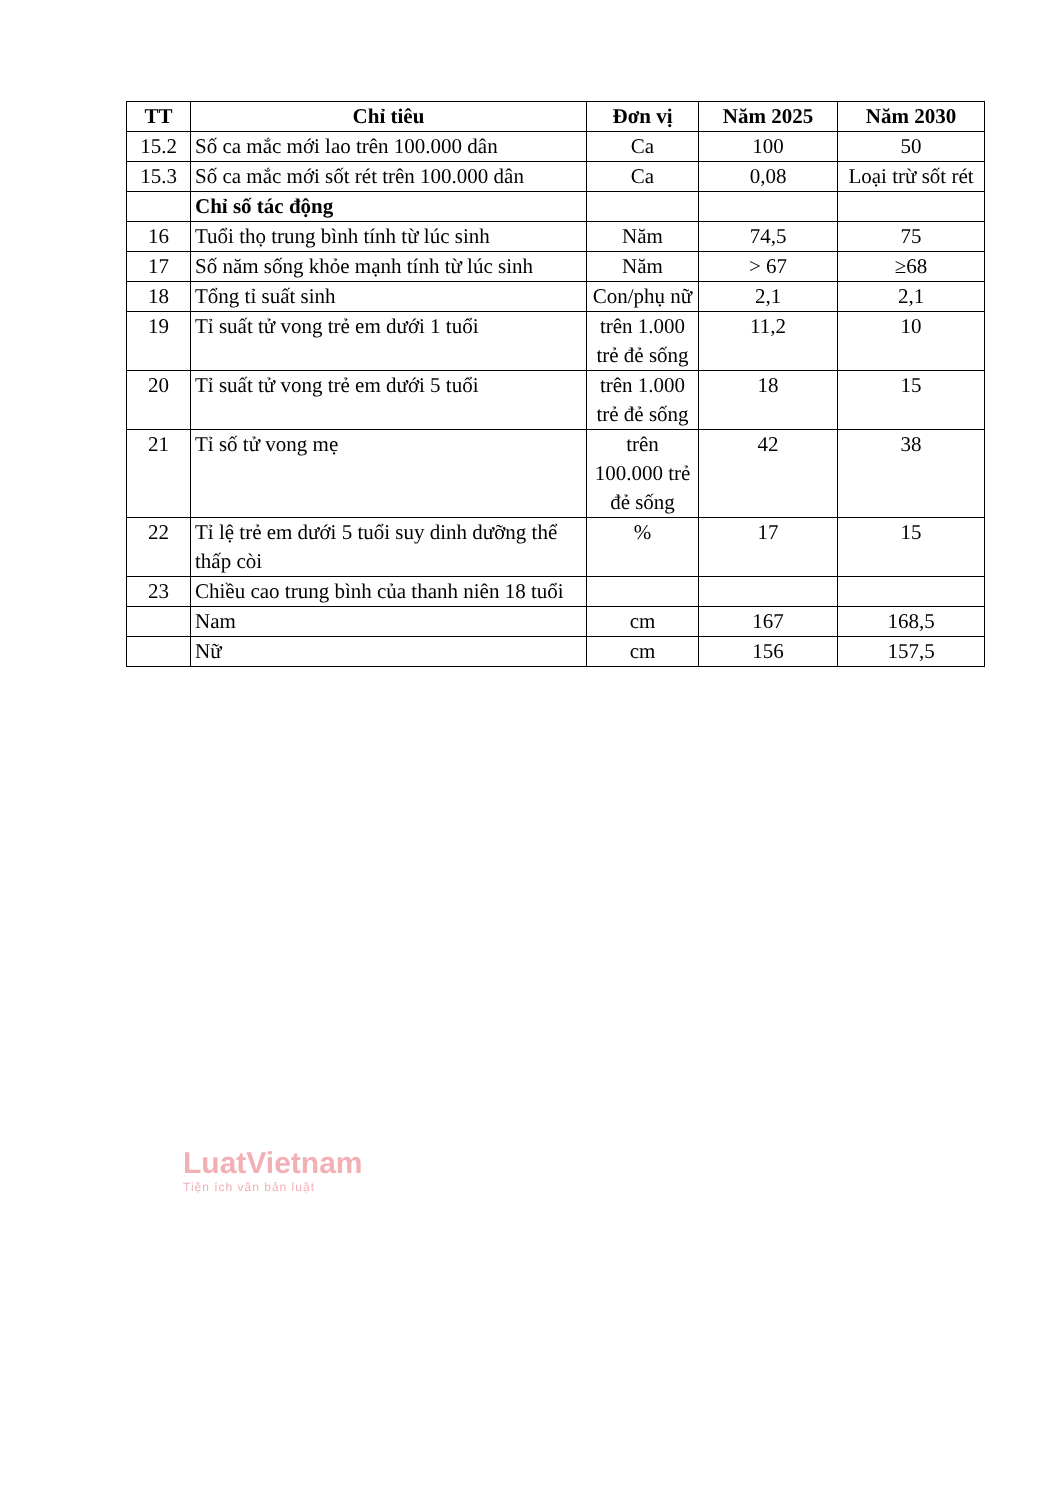| TT | Chỉ tiêu | Đơn vị | Năm 2025 | Năm 2030 |
| --- | --- | --- | --- | --- |
| 15.2 | Số ca mắc mới lao trên 100.000 dân | Ca | 100 | 50 |
| 15.3 | Số ca mắc mới sốt rét trên 100.000 dân | Ca | 0,08 | Loại trừ sốt rét |
| | Chỉ số tác động | | | |
| 16 | Tuổi thọ trung bình tính từ lúc sinh | Năm | 74,5 | 75 |
| 17 | Số năm sống khỏe mạnh tính từ lúc sinh | Năm | > 67 | ≥68 |
| 18 | Tổng tỉ suất sinh | Con/phụ nữ | 2,1 | 2,1 |
| 19 | Tỉ suất tử vong trẻ em dưới 1 tuổi | trên 1.000 trẻ đẻ sống | 11,2 | 10 |
| 20 | Tỉ suất tử vong trẻ em dưới 5 tuổi | trên 1.000 trẻ đẻ sống | 18 | 15 |
| 21 | Tỉ số tử vong mẹ | trên 100.000 trẻ đẻ sống | 42 | 38 |
| 22 | Tỉ lệ trẻ em dưới 5 tuổi suy dinh dưỡng thể thấp còi | % | 17 | 15 |
| 23 | Chiều cao trung bình của thanh niên 18 tuổi | | | |
| | Nam | cm | 167 | 168,5 |
| | Nữ | cm | 156 | 157,5 |
LuatVietnam
Tiện ích văn bản luật